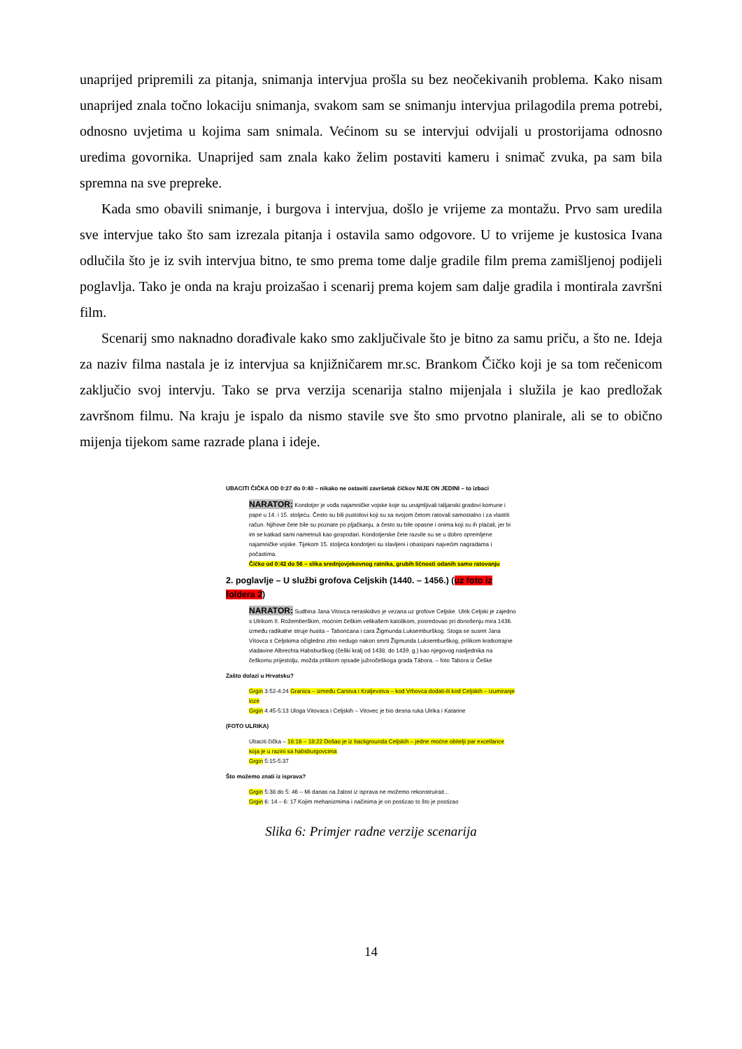unaprijed pripremili za pitanja, snimanja intervjua prošla su bez neočekivanih problema. Kako nisam unaprijed znala točno lokaciju snimanja, svakom sam se snimanju intervjua prilagodila prema potrebi, odnosno uvjetima u kojima sam snimala. Većinom su se intervjui odvijali u prostorijama odnosno uredima govornika. Unaprijed sam znala kako želim postaviti kameru i snimač zvuka, pa sam bila spremna na sve prepreke.
Kada smo obavili snimanje, i burgova i intervjua, došlo je vrijeme za montažu. Prvo sam uredila sve intervjue tako što sam izrezala pitanja i ostavila samo odgovore. U to vrijeme je kustosica Ivana odlučila što je iz svih intervjua bitno, te smo prema tome dalje gradile film prema zamišljenoj podijeli poglavlja. Tako je onda na kraju proizašao i scenarij prema kojem sam dalje gradila i montirala završni film.
Scenarij smo naknadno dorađivale kako smo zaključivale što je bitno za samu priču, a što ne. Ideja za naziv filma nastala je iz intervjua sa knjižničarem mr.sc. Brankom Čičko koji je sa tom rečenicom zaključio svoj intervju. Tako se prva verzija scenarija stalno mijenjala i služila je kao predložak završnom filmu. Na kraju je ispalo da nismo stavile sve što smo prvotno planirale, ali se to obično mijenja tijekom same razrade plana i ideje.
UBACITI ČIČKA OD 0:27 do 0:40 – nikako ne ostaviti završetak čičkov NIJE ON JEDINI – to izbaci
NARATOR: Kondotjer je vođa najamničke vojske koje su unajmljivali talijanski gradovi komune i pape u 14. i 15. stoljeću. Često su bili pustolovi koji su sa svojom četom ratovali samostalno i za vlastiti račun. Njihove čete bile su poznate po pljačkanju, a često su bile opasne i onima koji su ih plaćali, jer bi im se katkad sami nametnuli kao gospodari. Kondotjerske čete razvile su se u dobro opremljene najamničke vojske. Tijekom 15. stoljeća kondotjeri su slavljeni i obasipani najvećim nagradama i počastima.
Čičko od 0:42 do 56 – slika srednjovjekovnog ratnika, grubih ličnosti odanih samo ratovanju
2. poglavlje – U službi grofova Celjskih (1440. – 1456.) (uz foto iz foldera 2)
NARATOR: Sudbina Jana Vitovca neraskidivo je vezana uz grofove Celjske. Ulrik Celjski je zajedno s Ulrikom II. Rožemberškim, moćnim češkim velikašem katolikom, posredovao pri donošenju mira 1436. između radikalne struje husita – Taborićana i cara Žigmunda Luksemburškog. Stoga se susret Jana Vítovca s Celjskima očigledno zbio nedugo nakon smrti Žigmunda Luksemburškog, prilikom kratkotrajne vladavine Albrechta Habsburškog (češki kralj od 1438. do 1439. g.) kao njegovog nasljednika na češkomu prijestolju, možda prilikom opsade južnočeškoga grada Tábora. – foto Tabora iz Češke
Zašto dolazi u Hrvatsku?
Grgin 3:52-4:24 Granica – između Carstva i Kraljevstva – kod Vrbovca dodati-ili kod Celjskih – izumiranje loze
Grgin 4:45-5:13 Uloga Vitovaca i Celjskih – Vitovec je bio desna ruka Ulrika i Katarine
(FOTO ULRIKA)
Ubaciti čička – 18:16 – 18:22 Došao je iz backgrounda Celjskih – jedne moćne obitelji par excellance koja je u razini sa habsburgovcima
Grgin 5:15-5:37
Što možemo znati iz isprava?
Grgin 5:38 do 5: 46 – Mi danas na žalost iz isprava ne možemo rekonstruirait...
Grgin 6: 14 – 6: 17 Kojim mehanizmima i načinima je on postizao to što je postizao
Slika 6: Primjer radne verzije scenarija
14